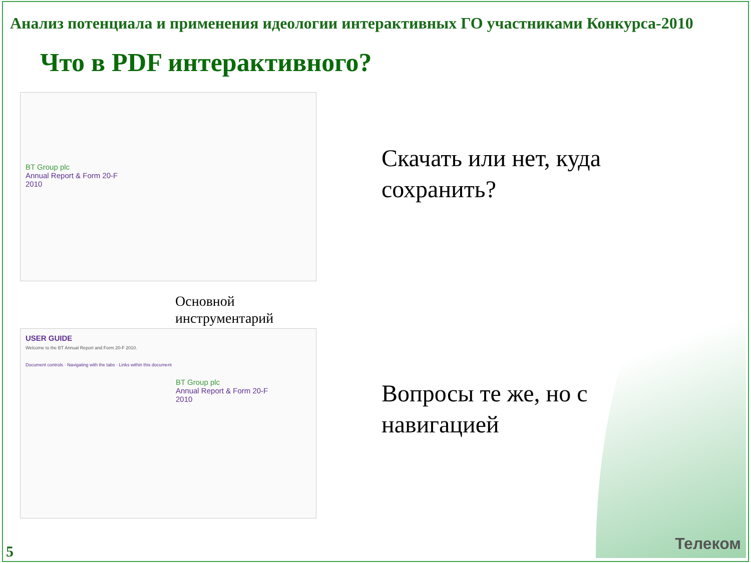Анализ потенциала и применения идеологии интерактивных ГО участниками Конкурса-2010
Что в PDF интерактивного?
BT Group plc
Annual Report & Form 20-F
2010
Основной
инструментарий
USER GUIDE
Welcome to the BT Annual Report and Form 20-F 2010.
Document controls · Navigating with the tabs · Links within this document
BT Group plc
Annual Report & Form 20-F
2010
Скачать или нет, куда
сохранить?
Вопросы те же, но с
навигацией
5 Телеком